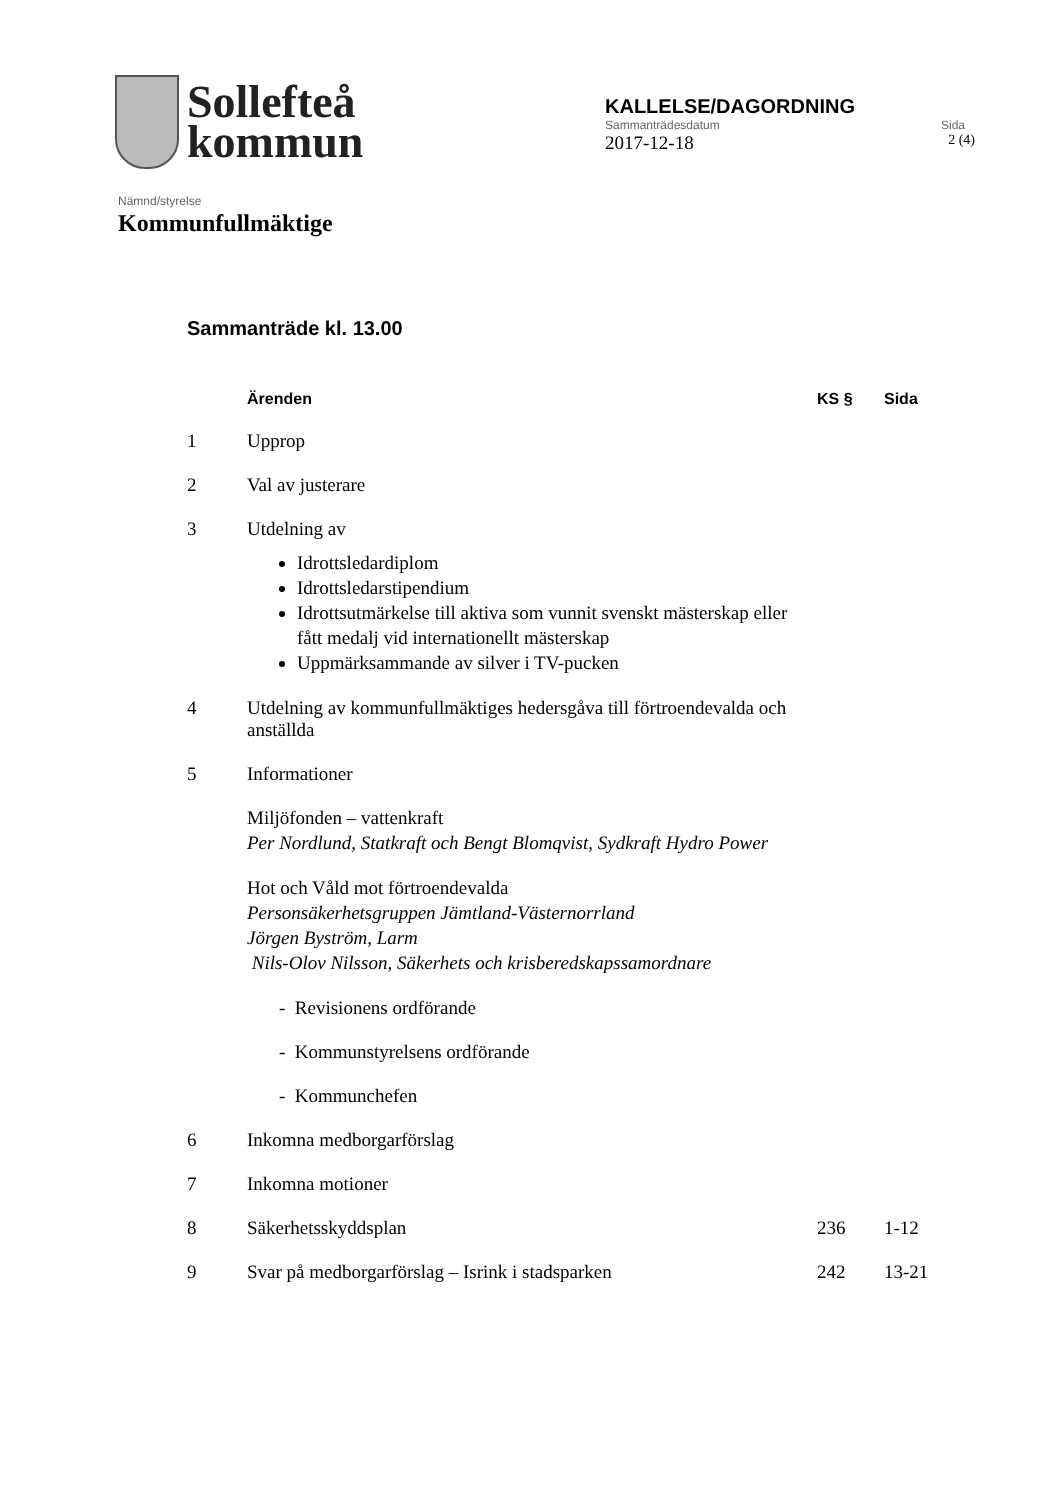Sollefteå
kommun
KALLELSE/DAGORDNING
Sammanträdesdatum Sida
2017-12-18 2 (4)
Nämnd/styrelse
Kommunfullmäktige
Sammanträde kl. 13.00
| | Ärenden | KS § | Sida |
| --- | --- | --- | --- |
| 1 | Upprop | | |
| 2 | Val av justerare | | |
| 3 | Utdelning av Idrottsledardiplom Idrottsledarstipendium Idrottsutmärkelse till aktiva som vunnit svenskt mästerskap eller fått medalj vid internationellt mästerskap Uppmärksammande av silver i TV-pucken | | |
| 4 | Utdelning av kommunfullmäktiges hedersgåva till förtroendevalda och anställda | | |
| 5 | Informationer Miljöfonden – vattenkraft Per Nordlund, Statkraft och Bengt Blomqvist, Sydkraft Hydro Power Hot och Våld mot förtroendevalda Personsäkerhetsgruppen Jämtland-Västernorrland Jörgen Byström, Larm Nils-Olov Nilsson, Säkerhets och krisberedskapssamordnare - Revisionens ordförande - Kommunstyrelsens ordförande - Kommunchefen | | |
| 6 | Inkomna medborgarförslag | | |
| 7 | Inkomna motioner | | |
| 8 | Säkerhetsskyddsplan | 236 | 1-12 |
| 9 | Svar på medborgarförslag – Isrink i stadsparken | 242 | 13-21 |